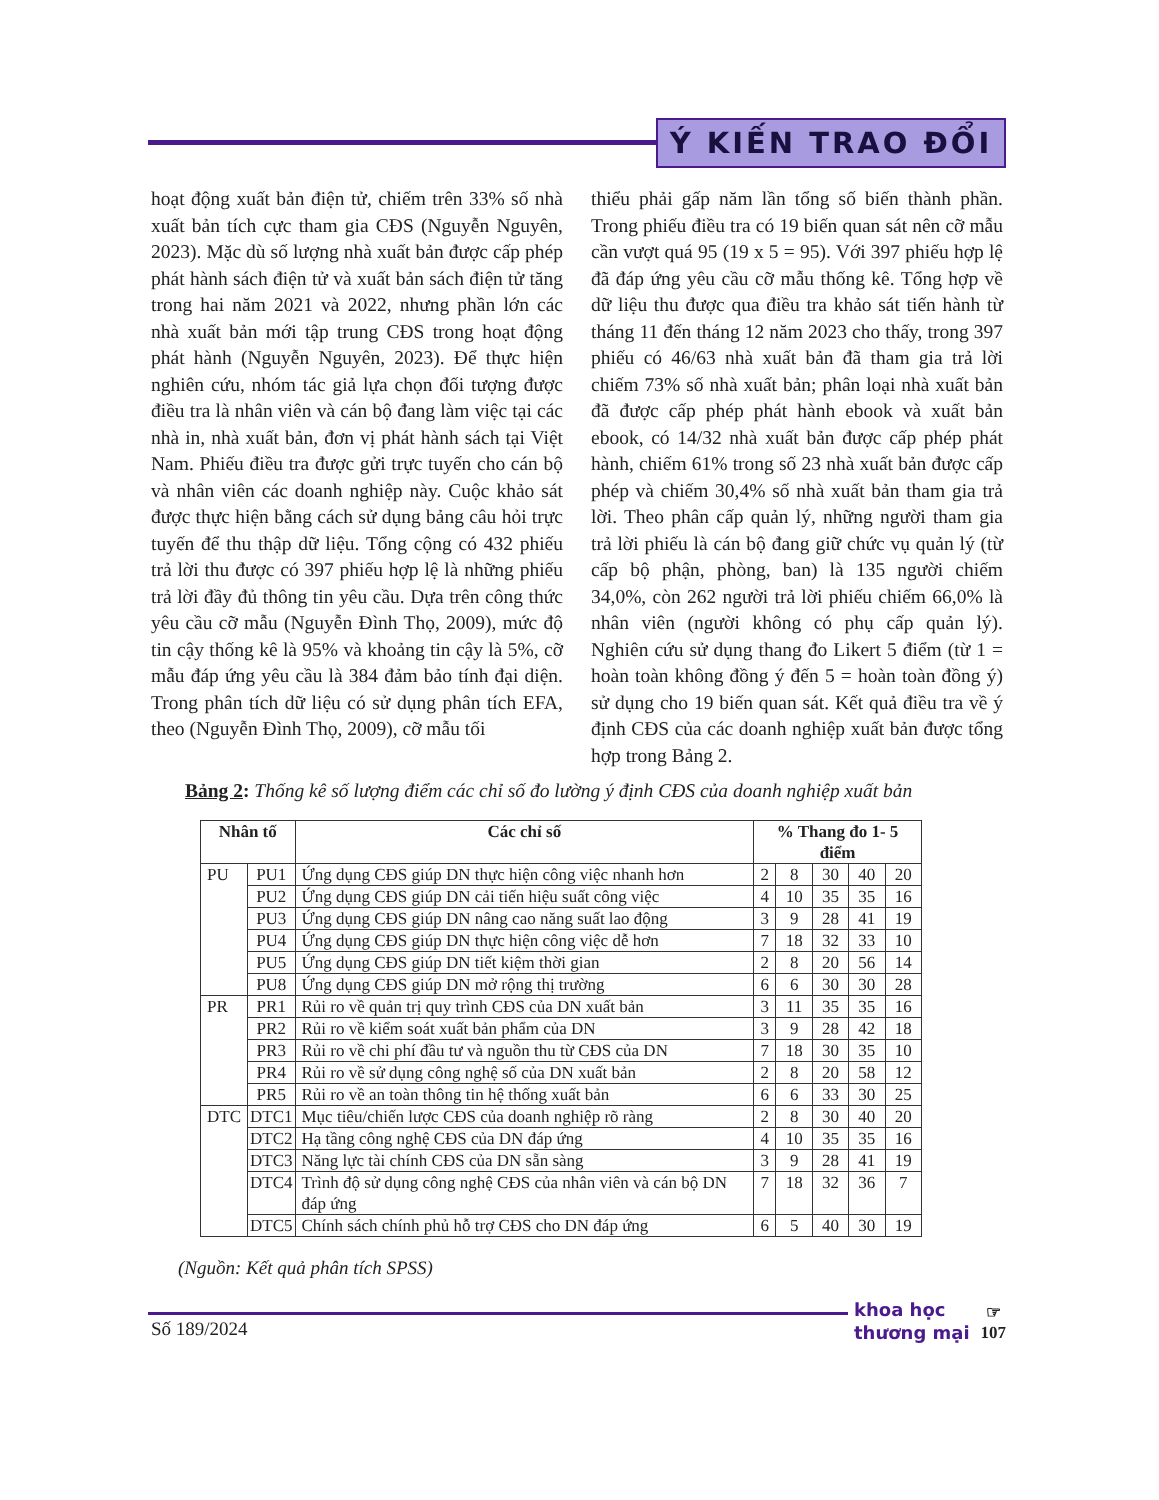Ý KIẾN TRAO ĐỔI
hoạt động xuất bản điện tử, chiếm trên 33% số nhà xuất bản tích cực tham gia CĐS (Nguyễn Nguyên, 2023). Mặc dù số lượng nhà xuất bản được cấp phép phát hành sách điện tử và xuất bản sách điện tử tăng trong hai năm 2021 và 2022, nhưng phần lớn các nhà xuất bản mới tập trung CĐS trong hoạt động phát hành (Nguyễn Nguyên, 2023). Để thực hiện nghiên cứu, nhóm tác giả lựa chọn đối tượng được điều tra là nhân viên và cán bộ đang làm việc tại các nhà in, nhà xuất bản, đơn vị phát hành sách tại Việt Nam. Phiếu điều tra được gửi trực tuyến cho cán bộ và nhân viên các doanh nghiệp này. Cuộc khảo sát được thực hiện bằng cách sử dụng bảng câu hỏi trực tuyến để thu thập dữ liệu. Tổng cộng có 432 phiếu trả lời thu được có 397 phiếu hợp lệ là những phiếu trả lời đầy đủ thông tin yêu cầu. Dựa trên công thức yêu cầu cỡ mẫu (Nguyễn Đình Thọ, 2009), mức độ tin cậy thống kê là 95% và khoảng tin cậy là 5%, cỡ mẫu đáp ứng yêu cầu là 384 đảm bảo tính đại diện. Trong phân tích dữ liệu có sử dụng phân tích EFA, theo (Nguyễn Đình Thọ, 2009), cỡ mẫu tối
thiểu phải gấp năm lần tổng số biến thành phần. Trong phiếu điều tra có 19 biến quan sát nên cỡ mẫu cần vượt quá 95 (19 x 5 = 95). Với 397 phiếu hợp lệ đã đáp ứng yêu cầu cỡ mẫu thống kê. Tổng hợp về dữ liệu thu được qua điều tra khảo sát tiến hành từ tháng 11 đến tháng 12 năm 2023 cho thấy, trong 397 phiếu có 46/63 nhà xuất bản đã tham gia trả lời chiếm 73% số nhà xuất bản; phân loại nhà xuất bản đã được cấp phép phát hành ebook và xuất bản ebook, có 14/32 nhà xuất bản được cấp phép phát hành, chiếm 61% trong số 23 nhà xuất bản được cấp phép và chiếm 30,4% số nhà xuất bản tham gia trả lời. Theo phân cấp quản lý, những người tham gia trả lời phiếu là cán bộ đang giữ chức vụ quản lý (từ cấp bộ phận, phòng, ban) là 135 người chiếm 34,0%, còn 262 người trả lời phiếu chiếm 66,0% là nhân viên (người không có phụ cấp quản lý). Nghiên cứu sử dụng thang đo Likert 5 điểm (từ 1 = hoàn toàn không đồng ý đến 5 = hoàn toàn đồng ý) sử dụng cho 19 biến quan sát. Kết quả điều tra về ý định CĐS của các doanh nghiệp xuất bản được tổng hợp trong Bảng 2.
Bảng 2: Thống kê số lượng điểm các chỉ số đo lường ý định CĐS của doanh nghiệp xuất bản
| Nhân tố | | Các chỉ số | % Thang đo 1- 5 điểm | | | | |
| --- | --- | --- | --- | --- | --- | --- | --- |
| PU | PU1 | Ứng dụng CĐS giúp DN thực hiện công việc nhanh hơn | 2 | 8 | 30 | 40 | 20 |
| | PU2 | Ứng dụng CĐS giúp DN cải tiến hiệu suất công việc | 4 | 10 | 35 | 35 | 16 |
| | PU3 | Ứng dụng CĐS giúp DN nâng cao năng suất lao động | 3 | 9 | 28 | 41 | 19 |
| | PU4 | Ứng dụng CĐS giúp DN thực hiện công việc dễ hơn | 7 | 18 | 32 | 33 | 10 |
| | PU5 | Ứng dụng CĐS giúp DN tiết kiệm thời gian | 2 | 8 | 20 | 56 | 14 |
| | PU8 | Ứng dụng CĐS giúp DN mở rộng thị trường | 6 | 6 | 30 | 30 | 28 |
| PR | PR1 | Rủi ro về quản trị quy trình CĐS của DN xuất bản | 3 | 11 | 35 | 35 | 16 |
| | PR2 | Rủi ro về kiểm soát xuất bản phẩm của DN | 3 | 9 | 28 | 42 | 18 |
| | PR3 | Rủi ro về chi phí đầu tư và nguồn thu từ CĐS của DN | 7 | 18 | 30 | 35 | 10 |
| | PR4 | Rủi ro về sử dụng công nghệ số của DN xuất bản | 2 | 8 | 20 | 58 | 12 |
| | PR5 | Rủi ro về an toàn thông tin hệ thống xuất bản | 6 | 6 | 33 | 30 | 25 |
| DTC | DTC1 | Mục tiêu/chiến lược CĐS của doanh nghiệp rõ ràng | 2 | 8 | 30 | 40 | 20 |
| | DTC2 | Hạ tầng công nghệ CĐS của DN đáp ứng | 4 | 10 | 35 | 35 | 16 |
| | DTC3 | Năng lực tài chính CĐS của DN sẵn sàng | 3 | 9 | 28 | 41 | 19 |
| | DTC4 | Trình độ sử dụng công nghệ CĐS của nhân viên và cán bộ DN đáp ứng | 7 | 18 | 32 | 36 | 7 |
| | DTC5 | Chính sách chính phủ hỗ trợ CĐS cho DN đáp ứng | 6 | 5 | 40 | 30 | 19 |
(Nguồn: Kết quả phân tích SPSS)
Số 189/2024
khoa học
thương mại
☞
107